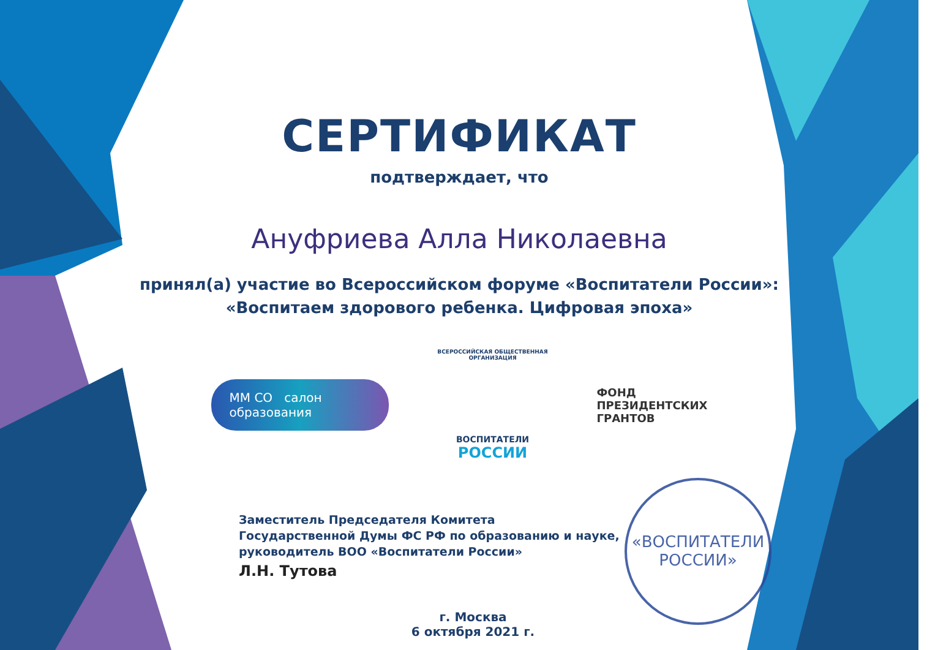СЕРТИФИКАТ
подтверждает, что
Ануфриева Алла Николаевна
принял(а) участие во Всероссийском форуме «Воспитатели России»:
«Воспитаем здорового ребенка. Цифровая эпоха»
ММ СО салон
образования
ВСЕРОССИЙСКАЯ ОБЩЕСТВЕННАЯ ОРГАНИЗАЦИЯ
ВОСПИТАТЕЛИ
РОССИИ
ФОНД
ПРЕЗИДЕНТСКИХ
ГРАНТОВ
Заместитель Председателя Комитета
Государственной Думы ФС РФ по образованию и науке,
руководитель ВОО «Воспитатели России»
Л.Н. Тутова
«ВОСПИТАТЕЛИ
РОССИИ»
г. Москва
6 октября 2021 г.